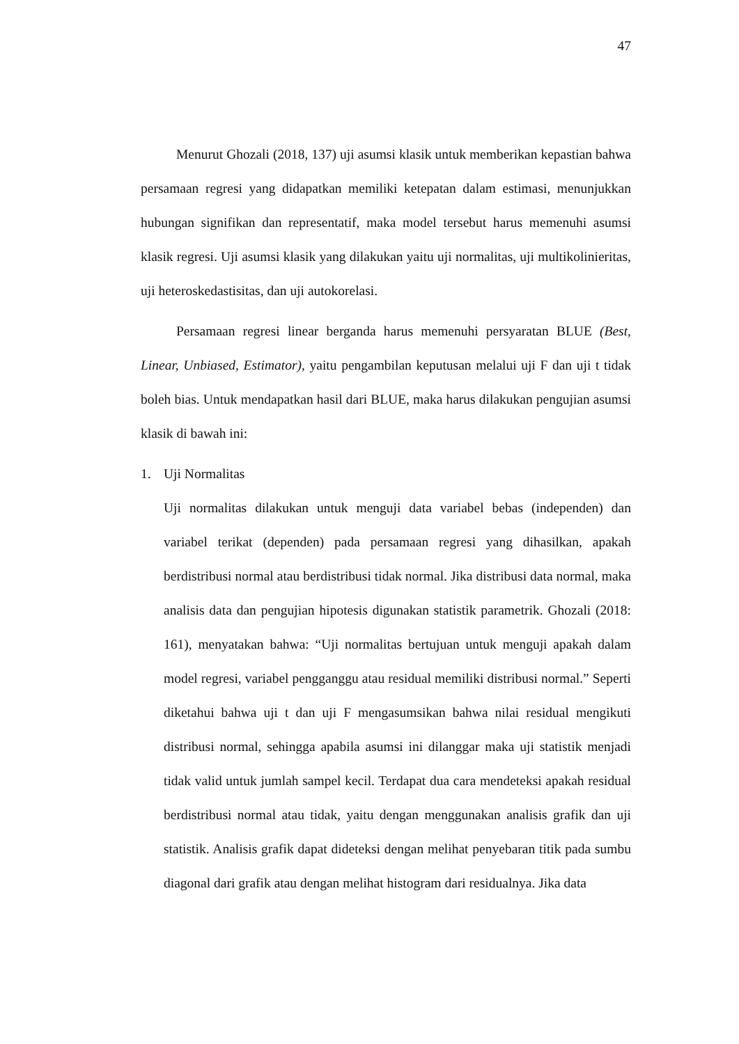47
Menurut Ghozali (2018, 137) uji asumsi klasik untuk memberikan kepastian bahwa persamaan regresi yang didapatkan memiliki ketepatan dalam estimasi, menunjukkan hubungan signifikan dan representatif, maka model tersebut harus memenuhi asumsi klasik regresi. Uji asumsi klasik yang dilakukan yaitu uji normalitas, uji multikolinieritas, uji heteroskedastisitas, dan uji autokorelasi.
Persamaan regresi linear berganda harus memenuhi persyaratan BLUE (Best, Linear, Unbiased, Estimator), yaitu pengambilan keputusan melalui uji F dan uji t tidak boleh bias. Untuk mendapatkan hasil dari BLUE, maka harus dilakukan pengujian asumsi klasik di bawah ini:
1. Uji Normalitas
Uji normalitas dilakukan untuk menguji data variabel bebas (independen) dan variabel terikat (dependen) pada persamaan regresi yang dihasilkan, apakah berdistribusi normal atau berdistribusi tidak normal. Jika distribusi data normal, maka analisis data dan pengujian hipotesis digunakan statistik parametrik. Ghozali (2018: 161), menyatakan bahwa: “Uji normalitas bertujuan untuk menguji apakah dalam model regresi, variabel pengganggu atau residual memiliki distribusi normal.” Seperti diketahui bahwa uji t dan uji F mengasumsikan bahwa nilai residual mengikuti distribusi normal, sehingga apabila asumsi ini dilanggar maka uji statistik menjadi tidak valid untuk jumlah sampel kecil. Terdapat dua cara mendeteksi apakah residual berdistribusi normal atau tidak, yaitu dengan menggunakan analisis grafik dan uji statistik. Analisis grafik dapat dideteksi dengan melihat penyebaran titik pada sumbu diagonal dari grafik atau dengan melihat histogram dari residualnya. Jika data